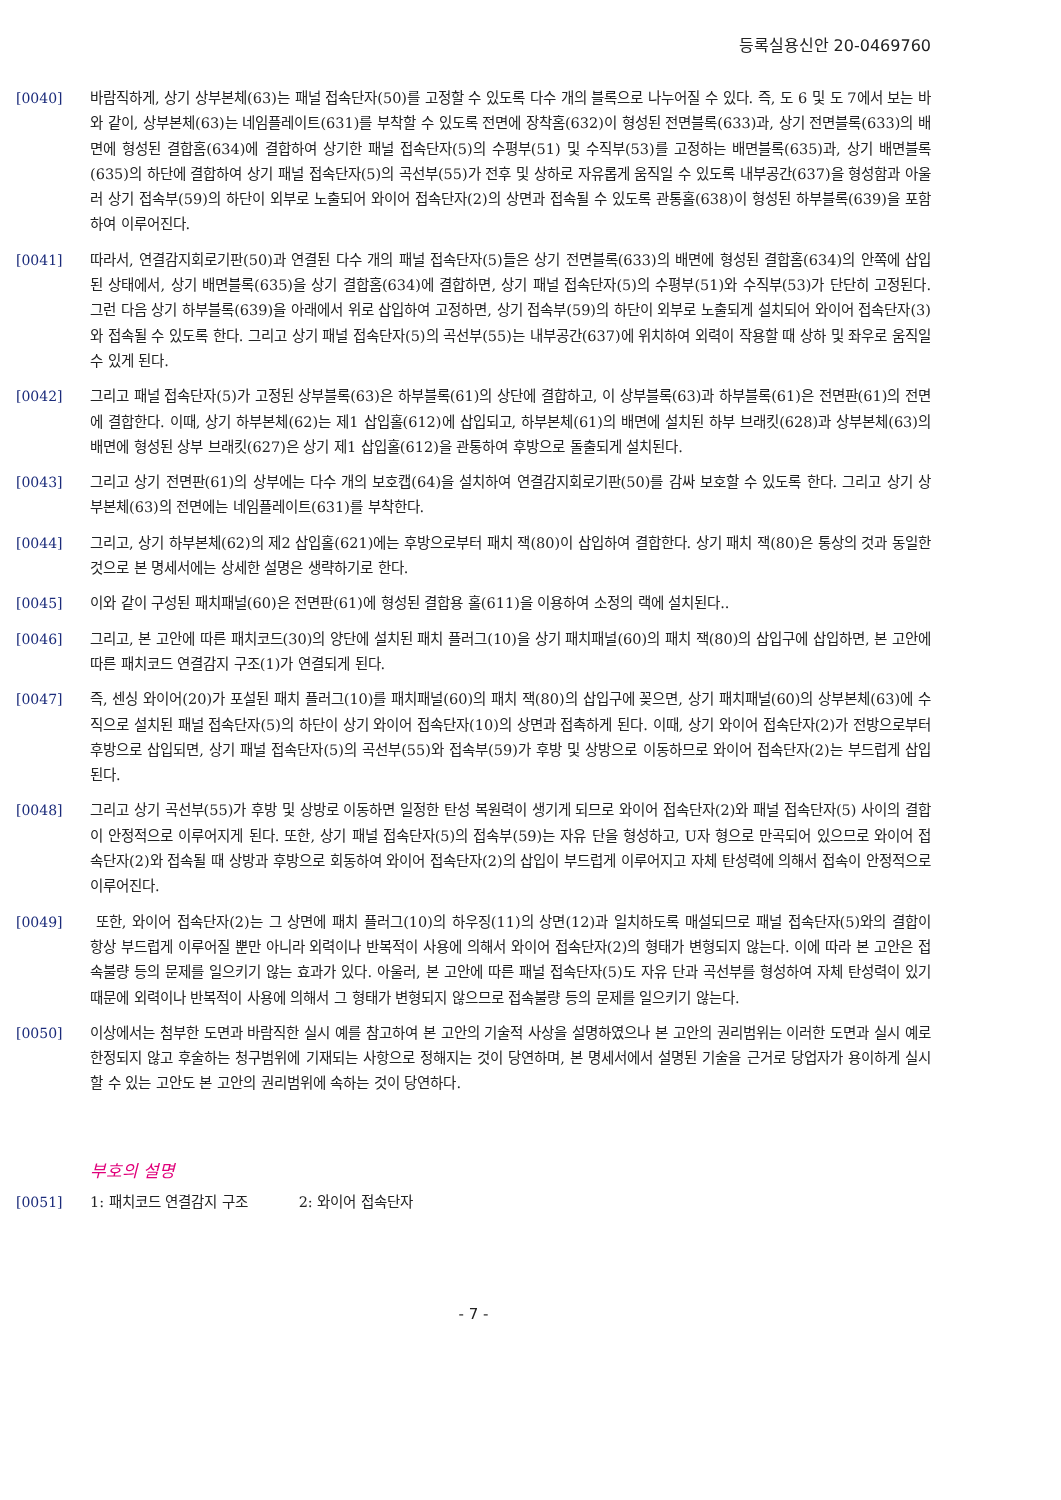등록실용신안 20-0469760
[0040]
바람직하게, 상기 상부본체(63)는 패널 접속단자(50)를 고정할 수 있도록 다수 개의 블록으로 나누어질 수 있다. 즉, 도 6 및 도 7에서 보는 바와 같이, 상부본체(63)는 네임플레이트(631)를 부착할 수 있도록 전면에 장착홈(632)이 형성된 전면블록(633)과, 상기 전면블록(633)의 배면에 형성된 결합홈(634)에 결합하여 상기한 패널 접속단자(5)의 수평부(51) 및 수직부(53)를 고정하는 배면블록(635)과, 상기 배면블록(635)의 하단에 결합하여 상기 패널 접속단자(5)의 곡선부(55)가 전후 및 상하로 자유롭게 움직일 수 있도록 내부공간(637)을 형성함과 아울러 상기 접속부(59)의 하단이 외부로 노출되어 와이어 접속단자(2)의 상면과 접속될 수 있도록 관통홀(638)이 형성된 하부블록(639)을 포함하여 이루어진다.
[0041]
따라서, 연결감지회로기판(50)과 연결된 다수 개의 패널 접속단자(5)들은 상기 전면블록(633)의 배면에 형성된 결합홈(634)의 안쪽에 삽입된 상태에서, 상기 배면블록(635)을 상기 결합홈(634)에 결합하면, 상기 패널 접속단자(5)의 수평부(51)와 수직부(53)가 단단히 고정된다. 그런 다음 상기 하부블록(639)을 아래에서 위로 삽입하여 고정하면, 상기 접속부(59)의 하단이 외부로 노출되게 설치되어 와이어 접속단자(3)와 접속될 수 있도록 한다. 그리고 상기 패널 접속단자(5)의 곡선부(55)는 내부공간(637)에 위치하여 외력이 작용할 때 상하 및 좌우로 움직일 수 있게 된다.
[0042]
그리고 패널 접속단자(5)가 고정된 상부블록(63)은 하부블록(61)의 상단에 결합하고, 이 상부블록(63)과 하부블록(61)은 전면판(61)의 전면에 결합한다. 이때, 상기 하부본체(62)는 제1 삽입홀(612)에 삽입되고, 하부본체(61)의 배면에 설치된 하부 브래킷(628)과 상부본체(63)의 배면에 형성된 상부 브래킷(627)은 상기 제1 삽입홀(612)을 관통하여 후방으로 돌출되게 설치된다.
[0043]
그리고 상기 전면판(61)의 상부에는 다수 개의 보호캡(64)을 설치하여 연결감지회로기판(50)를 감싸 보호할 수 있도록 한다. 그리고 상기 상부본체(63)의 전면에는 네임플레이트(631)를 부착한다.
[0044]
그리고, 상기 하부본체(62)의 제2 삽입홀(621)에는 후방으로부터 패치 잭(80)이 삽입하여 결합한다. 상기 패치 잭(80)은 통상의 것과 동일한 것으로 본 명세서에는 상세한 설명은 생략하기로 한다.
[0045]
이와 같이 구성된 패치패널(60)은 전면판(61)에 형성된 결합용 홀(611)을 이용하여 소정의 랙에 설치된다..
[0046]
그리고, 본 고안에 따른 패치코드(30)의 양단에 설치된 패치 플러그(10)을 상기 패치패널(60)의 패치 잭(80)의 삽입구에 삽입하면, 본 고안에 따른 패치코드 연결감지 구조(1)가 연결되게 된다.
[0047]
즉, 센싱 와이어(20)가 포설된 패치 플러그(10)를 패치패널(60)의 패치 잭(80)의 삽입구에 꽂으면, 상기 패치패널(60)의 상부본체(63)에 수직으로 설치된 패널 접속단자(5)의 하단이 상기 와이어 접속단자(10)의 상면과 접촉하게 된다. 이때, 상기 와이어 접속단자(2)가 전방으로부터 후방으로 삽입되면, 상기 패널 접속단자(5)의 곡선부(55)와 접속부(59)가 후방 및 상방으로 이동하므로 와이어 접속단자(2)는 부드럽게 삽입된다.
[0048]
그리고 상기 곡선부(55)가 후방 및 상방로 이동하면 일정한 탄성 복원력이 생기게 되므로 와이어 접속단자(2)와 패널 접속단자(5) 사이의 결합이 안정적으로 이루어지게 된다. 또한, 상기 패널 접속단자(5)의 접속부(59)는 자유 단을 형성하고, U자 형으로 만곡되어 있으므로 와이어 접속단자(2)와 접속될 때 상방과 후방으로 회동하여 와이어 접속단자(2)의 삽입이 부드럽게 이루어지고 자체 탄성력에 의해서 접속이 안정적으로 이루어진다.
[0049]
또한, 와이어 접속단자(2)는 그 상면에 패치 플러그(10)의 하우징(11)의 상면(12)과 일치하도록 매설되므로 패널 접속단자(5)와의 결합이 항상 부드럽게 이루어질 뿐만 아니라 외력이나 반복적이 사용에 의해서 와이어 접속단자(2)의 형태가 변형되지 않는다. 이에 따라 본 고안은 접속불량 등의 문제를 일으키기 않는 효과가 있다. 아울러, 본 고안에 따른 패널 접속단자(5)도 자유 단과 곡선부를 형성하여 자체 탄성력이 있기 때문에 외력이나 반복적이 사용에 의해서 그 형태가 변형되지 않으므로 접속불량 등의 문제를 일으키기 않는다.
[0050]
이상에서는 첨부한 도면과 바람직한 실시 예를 참고하여 본 고안의 기술적 사상을 설명하였으나 본 고안의 권리범위는 이러한 도면과 실시 예로 한정되지 않고 후술하는 청구범위에 기재되는 사항으로 정해지는 것이 당연하며, 본 명세서에서 설명된 기술을 근거로 당업자가 용이하게 실시할 수 있는 고안도 본 고안의 권리범위에 속하는 것이 당연하다.
부호의 설명
[0051]
1: 패치코드 연결감지 구조 2: 와이어 접속단자
- 7 -